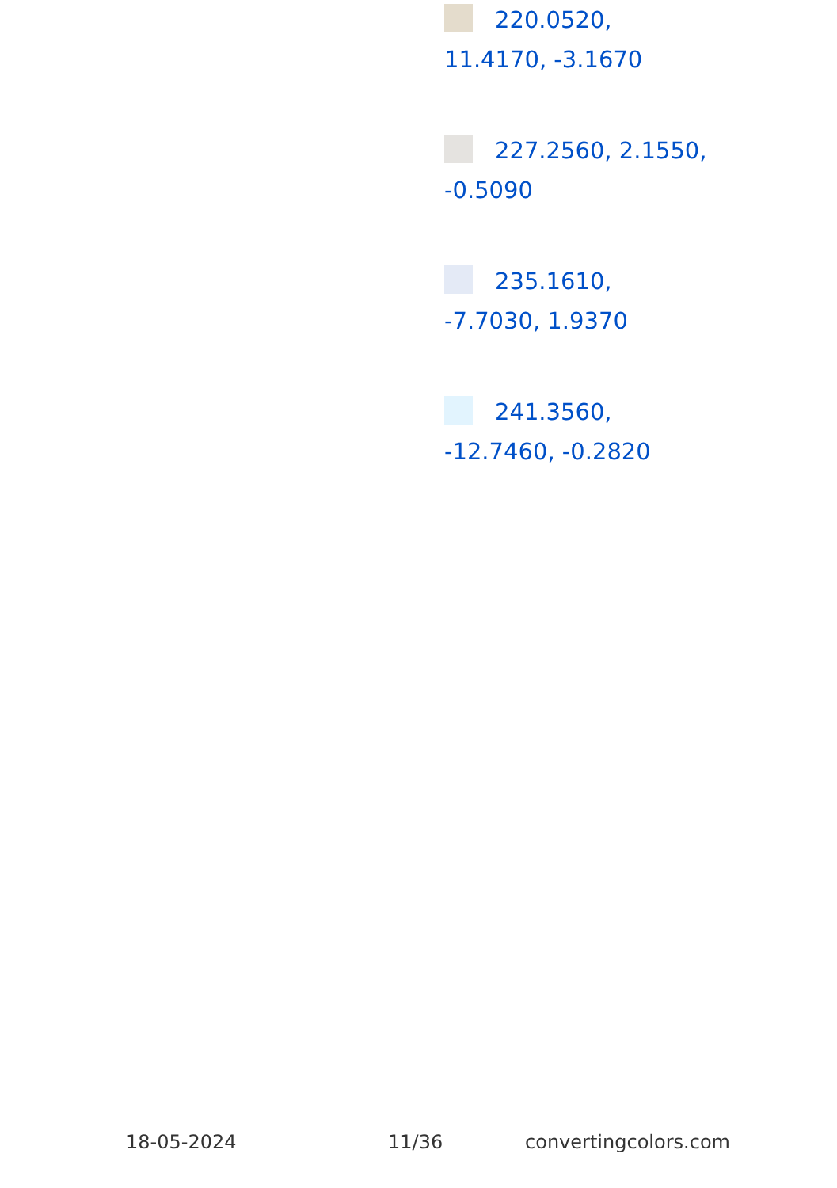220.0520, 11.4170, -3.1670
227.2560, 2.1550, -0.5090
235.1610, -7.7030, 1.9370
241.3560, -12.7460, -0.2820
18-05-2024 11/36 convertingcolors.com